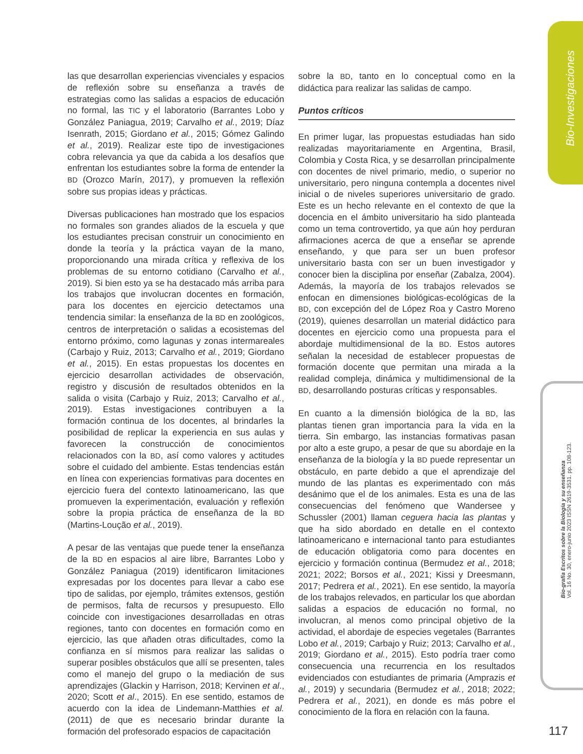Bio-Investigaciones
Bio-grafía Escritos sobre la Biología y su enseñanza
Vol. 16 No. 30, enero-junio 2023 ISSN 2619-3531. pp. 108-123.
las que desarrollan experiencias vivenciales y espacios de reflexión sobre su enseñanza a través de estrategias como las salidas a espacios de educación no formal, las TIC y el laboratorio (Barrantes Lobo y González Paniagua, 2019; Carvalho et al., 2019; Díaz Isenrath, 2015; Giordano et al., 2015; Gómez Galindo et al., 2019). Realizar este tipo de investigaciones cobra relevancia ya que da cabida a los desafíos que enfrentan los estudiantes sobre la forma de entender la BD (Orozco Marín, 2017), y promueven la reflexión sobre sus propias ideas y prácticas.
Diversas publicaciones han mostrado que los espacios no formales son grandes aliados de la escuela y que los estudiantes precisan construir un conocimiento en donde la teoría y la práctica vayan de la mano, proporcionando una mirada crítica y reflexiva de los problemas de su entorno cotidiano (Carvalho et al., 2019). Si bien esto ya se ha destacado más arriba para los trabajos que involucran docentes en formación, para los docentes en ejercicio detectamos una tendencia similar: la enseñanza de la BD en zoológicos, centros de interpretación o salidas a ecosistemas del entorno próximo, como lagunas y zonas intermareales (Carbajo y Ruiz, 2013; Carvalho et al., 2019; Giordano et al., 2015). En estas propuestas los docentes en ejercicio desarrollan actividades de observación, registro y discusión de resultados obtenidos en la salida o visita (Carbajo y Ruiz, 2013; Carvalho et al., 2019). Estas investigaciones contribuyen a la formación continua de los docentes, al brindarles la posibilidad de replicar la experiencia en sus aulas y favorecen la construcción de conocimientos relacionados con la BD, así como valores y actitudes sobre el cuidado del ambiente. Estas tendencias están en línea con experiencias formativas para docentes en ejercicio fuera del contexto latinoamericano, las que promueven la experimentación, evaluación y reflexión sobre la propia práctica de enseñanza de la BD (Martins-Loução et al., 2019).
A pesar de las ventajas que puede tener la enseñanza de la BD en espacios al aire libre, Barrantes Lobo y González Paniagua (2019) identificaron limitaciones expresadas por los docentes para llevar a cabo ese tipo de salidas, por ejemplo, trámites extensos, gestión de permisos, falta de recursos y presupuesto. Ello coincide con investigaciones desarrolladas en otras regiones, tanto con docentes en formación como en ejercicio, las que añaden otras dificultades, como la confianza en sí mismos para realizar las salidas o superar posibles obstáculos que allí se presenten, tales como el manejo del grupo o la mediación de sus aprendizajes (Glackin y Harrison, 2018; Kervinen et al., 2020; Scott et al., 2015). En ese sentido, estamos de acuerdo con la idea de Lindemann-Matthies et al. (2011) de que es necesario brindar durante la formación del profesorado espacios de capacitación
sobre la BD, tanto en lo conceptual como en la didáctica para realizar las salidas de campo.
Puntos críticos
En primer lugar, las propuestas estudiadas han sido realizadas mayoritariamente en Argentina, Brasil, Colombia y Costa Rica, y se desarrollan principalmente con docentes de nivel primario, medio, o superior no universitario, pero ninguna contempla a docentes nivel inicial o de niveles superiores universitario de grado. Este es un hecho relevante en el contexto de que la docencia en el ámbito universitario ha sido planteada como un tema controvertido, ya que aún hoy perduran afirmaciones acerca de que a enseñar se aprende enseñando, y que para ser un buen profesor universitario basta con ser un buen investigador y conocer bien la disciplina por enseñar (Zabalza, 2004). Además, la mayoría de los trabajos relevados se enfocan en dimensiones biológicas-ecológicas de la BD, con excepción del de López Roa y Castro Moreno (2019), quienes desarrollan un material didáctico para docentes en ejercicio como una propuesta para el abordaje multidimensional de la BD. Estos autores señalan la necesidad de establecer propuestas de formación docente que permitan una mirada a la realidad compleja, dinámica y multidimensional de la BD, desarrollando posturas críticas y responsables.
En cuanto a la dimensión biológica de la BD, las plantas tienen gran importancia para la vida en la tierra. Sin embargo, las instancias formativas pasan por alto a este grupo, a pesar de que su abordaje en la enseñanza de la biología y la BD puede representar un obstáculo, en parte debido a que el aprendizaje del mundo de las plantas es experimentado con más desánimo que el de los animales. Esta es una de las consecuencias del fenómeno que Wandersee y Schussler (2001) llaman ceguera hacia las plantas y que ha sido abordado en detalle en el contexto latinoamericano e internacional tanto para estudiantes de educación obligatoria como para docentes en ejercicio y formación continua (Bermudez et al., 2018; 2021; 2022; Borsos et al., 2021; Kissi y Dreesmann, 2017; Pedrera et al., 2021). En ese sentido, la mayoría de los trabajos relevados, en particular los que abordan salidas a espacios de educación no formal, no involucran, al menos como principal objetivo de la actividad, el abordaje de especies vegetales (Barrantes Lobo et al., 2019; Carbajo y Ruiz; 2013; Carvalho et al., 2019; Giordano et al., 2015). Esto podría traer como consecuencia una recurrencia en los resultados evidenciados con estudiantes de primaria (Amprazis et al., 2019) y secundaria (Bermudez et al., 2018; 2022; Pedrera et al., 2021), en donde es más pobre el conocimiento de la flora en relación con la fauna.
117